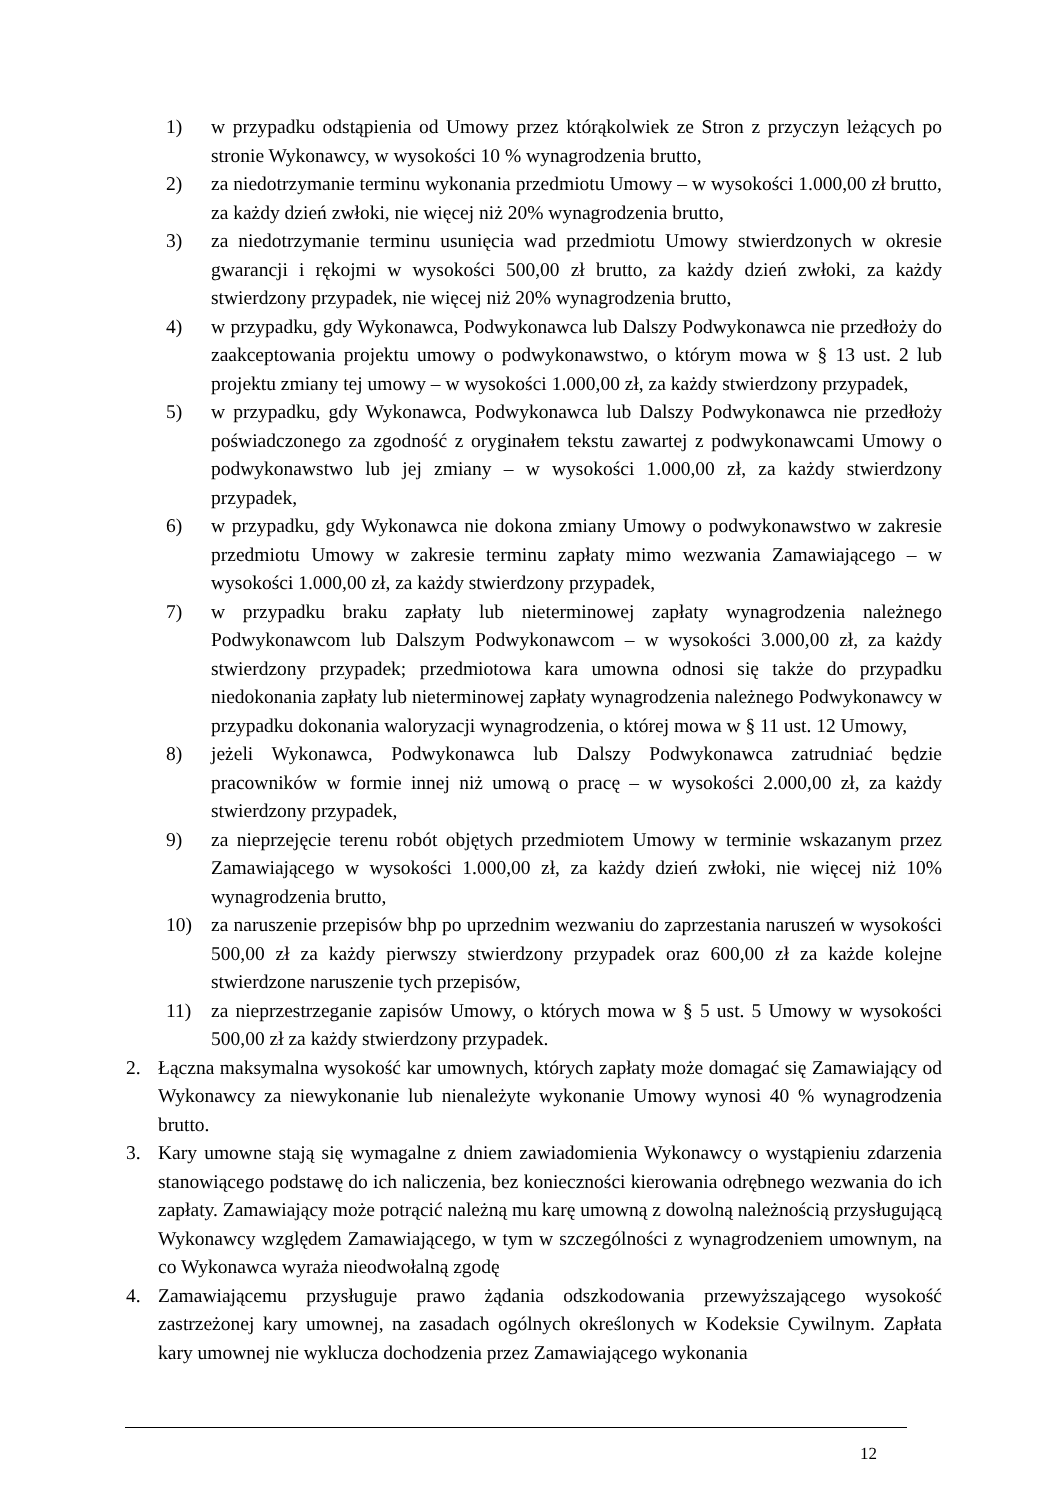1) w przypadku odstąpienia od Umowy przez którąkolwiek ze Stron z przyczyn leżących po stronie Wykonawcy, w wysokości 10 % wynagrodzenia brutto,
2) za niedotrzymanie terminu wykonania przedmiotu Umowy – w wysokości 1.000,00 zł brutto, za każdy dzień zwłoki, nie więcej niż 20% wynagrodzenia brutto,
3) za niedotrzymanie terminu usunięcia wad przedmiotu Umowy stwierdzonych w okresie gwarancji i rękojmi w wysokości 500,00 zł brutto, za każdy dzień zwłoki, za każdy stwierdzony przypadek, nie więcej niż 20% wynagrodzenia brutto,
4) w przypadku, gdy Wykonawca, Podwykonawca lub Dalszy Podwykonawca nie przedłoży do zaakceptowania projektu umowy o podwykonawstwo, o którym mowa w § 13 ust. 2 lub projektu zmiany tej umowy – w wysokości 1.000,00 zł, za każdy stwierdzony przypadek,
5) w przypadku, gdy Wykonawca, Podwykonawca lub Dalszy Podwykonawca nie przedłoży poświadczonego za zgodność z oryginałem tekstu zawartej z podwykonawcami Umowy o podwykonawstwo lub jej zmiany – w wysokości 1.000,00 zł, za każdy stwierdzony przypadek,
6) w przypadku, gdy Wykonawca nie dokona zmiany Umowy o podwykonawstwo w zakresie przedmiotu Umowy w zakresie terminu zapłaty mimo wezwania Zamawiającego – w wysokości 1.000,00 zł, za każdy stwierdzony przypadek,
7) w przypadku braku zapłaty lub nieterminowej zapłaty wynagrodzenia należnego Podwykonawcom lub Dalszym Podwykonawcom – w wysokości 3.000,00 zł, za każdy stwierdzony przypadek; przedmiotowa kara umowna odnosi się także do przypadku niedokonania zapłaty lub nieterminowej zapłaty wynagrodzenia należnego Podwykonawcy w przypadku dokonania waloryzacji wynagrodzenia, o której mowa w § 11 ust. 12 Umowy,
8) jeżeli Wykonawca, Podwykonawca lub Dalszy Podwykonawca zatrudniać będzie pracowników w formie innej niż umową o pracę – w wysokości 2.000,00 zł, za każdy stwierdzony przypadek,
9) za nieprzejęcie terenu robót objętych przedmiotem Umowy w terminie wskazanym przez Zamawiającego w wysokości 1.000,00 zł, za każdy dzień zwłoki, nie więcej niż 10% wynagrodzenia brutto,
10) za naruszenie przepisów bhp po uprzednim wezwaniu do zaprzestania naruszeń w wysokości 500,00 zł za każdy pierwszy stwierdzony przypadek oraz 600,00 zł za każde kolejne stwierdzone naruszenie tych przepisów,
11) za nieprzestrzeganie zapisów Umowy, o których mowa w § 5 ust. 5 Umowy w wysokości 500,00 zł za każdy stwierdzony przypadek.
2. Łączna maksymalna wysokość kar umownych, których zapłaty może domagać się Zamawiający od Wykonawcy za niewykonanie lub nienależyte wykonanie Umowy wynosi 40 % wynagrodzenia brutto.
3. Kary umowne stają się wymagalne z dniem zawiadomienia Wykonawcy o wystąpieniu zdarzenia stanowiącego podstawę do ich naliczenia, bez konieczności kierowania odrębnego wezwania do ich zapłaty. Zamawiający może potrącić należną mu karę umowną z dowolną należnością przysługującą Wykonawcy względem Zamawiającego, w tym w szczególności z wynagrodzeniem umownym, na co Wykonawca wyraża nieodwołalną zgodę
4. Zamawiającemu przysługuje prawo żądania odszkodowania przewyższającego wysokość zastrzeżonej kary umownej, na zasadach ogólnych określonych w Kodeksie Cywilnym. Zapłata kary umownej nie wyklucza dochodzenia przez Zamawiającego wykonania
12